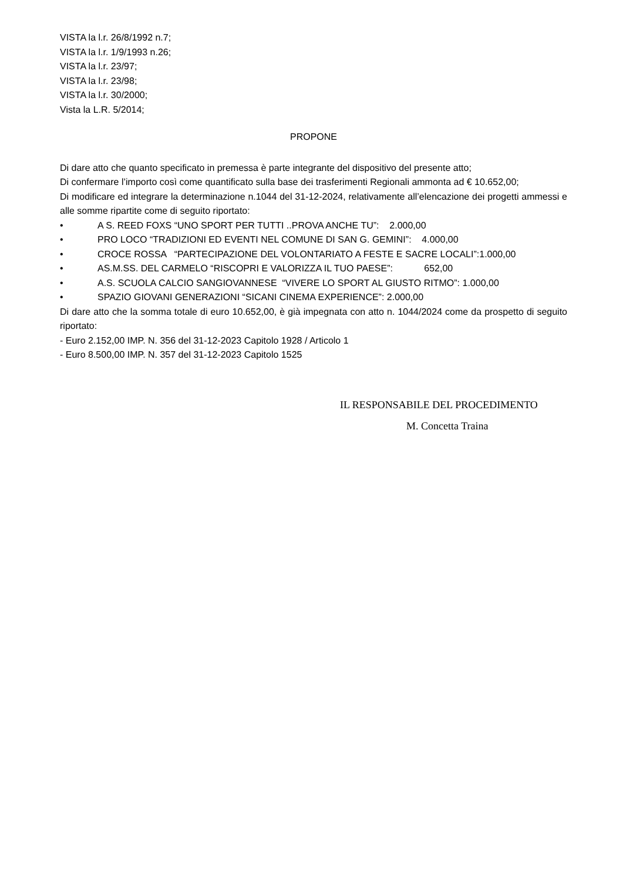VISTA la l.r. 26/8/1992 n.7;
VISTA la l.r. 1/9/1993 n.26;
VISTA la l.r. 23/97;
VISTA la l.r. 23/98;
VISTA la l.r. 30/2000;
Vista la L.R. 5/2014;
PROPONE
Di dare atto che quanto specificato in premessa è parte integrante del dispositivo del presente atto;
Di confermare l’importo così come quantificato sulla base dei trasferimenti Regionali ammonta ad € 10.652,00;
Di modificare ed integrare la determinazione n.1044 del 31-12-2024, relativamente all’elencazione dei progetti ammessi e alle somme ripartite come di seguito riportato:
• A S. REED FOXS “UNO SPORT PER TUTTI ..PROVA ANCHE TU”: 2.000,00
• PRO LOCO “TRADIZIONI ED EVENTI NEL COMUNE DI SAN G. GEMINI”: 4.000,00
• CROCE ROSSA “PARTECIPAZIONE DEL VOLONTARIATO A FESTE E SACRE LOCALI”:1.000,00
• AS.M.SS. DEL CARMELO “RISCOPRI E VALORIZZA IL TUO PAESE”: 652,00
• A.S. SCUOLA CALCIO SANGIOVANNESE “VIVERE LO SPORT AL GIUSTO RITMO”: 1.000,00
• SPAZIO GIOVANI GENERAZIONI “SICANI CINEMA EXPERIENCE”: 2.000,00
Di dare atto che la somma totale di euro 10.652,00, è già impegnata con atto n. 1044/2024 come da prospetto di seguito riportato:
- Euro 2.152,00 IMP. N. 356 del 31-12-2023 Capitolo 1928 / Articolo 1
- Euro 8.500,00 IMP. N. 357 del 31-12-2023 Capitolo 1525
IL RESPONSABILE DEL PROCEDIMENTO
M. Concetta Traina